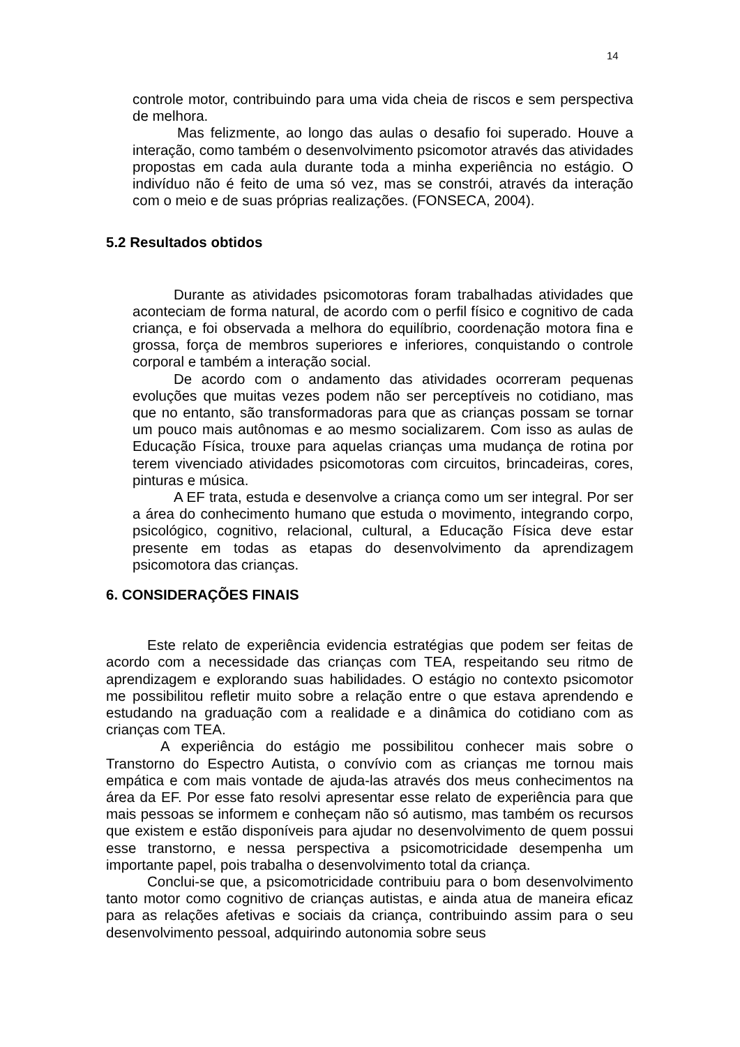14
controle motor, contribuindo para uma vida cheia de riscos e sem perspectiva de melhora.
Mas felizmente, ao longo das aulas o desafio foi superado. Houve a interação, como também o desenvolvimento psicomotor através das atividades propostas em cada aula durante toda a minha experiência no estágio. O indivíduo não é feito de uma só vez, mas se constrói, através da interação com o meio e de suas próprias realizações. (FONSECA, 2004).
5.2 Resultados obtidos
Durante as atividades psicomotoras foram trabalhadas atividades que aconteciam de forma natural, de acordo com o perfil físico e cognitivo de cada criança, e foi observada a melhora do equilíbrio, coordenação motora fina e grossa, força de membros superiores e inferiores, conquistando o controle corporal e também a interação social.
De acordo com o andamento das atividades ocorreram pequenas evoluções que muitas vezes podem não ser perceptíveis no cotidiano, mas que no entanto, são transformadoras para que as crianças possam se tornar um pouco mais autônomas e ao mesmo socializarem. Com isso as aulas de Educação Física, trouxe para aquelas crianças uma mudança de rotina por terem vivenciado atividades psicomotoras com circuitos, brincadeiras, cores, pinturas e música.
A EF trata, estuda e desenvolve a criança como um ser integral. Por ser a área do conhecimento humano que estuda o movimento, integrando corpo, psicológico, cognitivo, relacional, cultural, a Educação Física deve estar presente em todas as etapas do desenvolvimento da aprendizagem psicomotora das crianças.
6. CONSIDERAÇÕES FINAIS
Este relato de experiência evidencia estratégias que podem ser feitas de acordo com a necessidade das crianças com TEA, respeitando seu ritmo de aprendizagem e explorando suas habilidades. O estágio no contexto psicomotor me possibilitou refletir muito sobre a relação entre o que estava aprendendo e estudando na graduação com a realidade e a dinâmica do cotidiano com as crianças com TEA.
A experiência do estágio me possibilitou conhecer mais sobre o Transtorno do Espectro Autista, o convívio com as crianças me tornou mais empática e com mais vontade de ajuda-las através dos meus conhecimentos na área da EF. Por esse fato resolvi apresentar esse relato de experiência para que mais pessoas se informem e conheçam não só autismo, mas também os recursos que existem e estão disponíveis para ajudar no desenvolvimento de quem possui esse transtorno, e nessa perspectiva a psicomotricidade desempenha um importante papel, pois trabalha o desenvolvimento total da criança.
Conclui-se que, a psicomotricidade contribuiu para o bom desenvolvimento tanto motor como cognitivo de crianças autistas, e ainda atua de maneira eficaz para as relações afetivas e sociais da criança, contribuindo assim para o seu desenvolvimento pessoal, adquirindo autonomia sobre seus